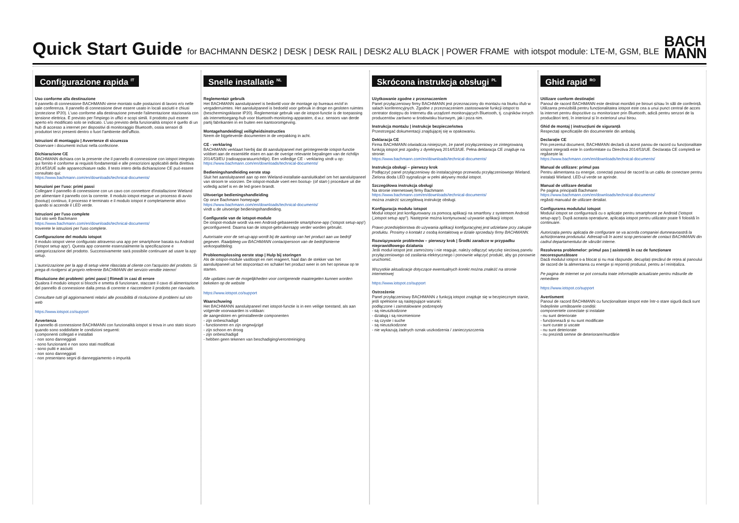Quick Start Guide
for BACHMANN DESK2 | DESK | DESK RAIL | DESK2 ALU BLACK | POWER FRAME with iotspot module: LTE-M, GSM, BLE
BACH
MANN
Configurazione rapida <sup>IT</sup>
Uso conforme alla destinazione
Il pannello di connessione BACHMANN viene montato sulle postazioni di lavoro e/o nelle sale conferenza. Il pannello di connessione deve essere usato in locali asciutti e chiusi (protezione IP20). L'uso conforme alla destinazione prevede l'alimentazione stazionaria con tensione elettrica. È previsto per l'impiego in uffici e scopi simili. Il prodotto può essere aperto e/o modificato solo se indicato. L'uso previsto della funzionalità iotspot è quello di un hub di accesso a internet per dispositivi di monitoraggio Bluetooth, ossia sensori di produttori terzi presenti dentro o fuori l'ambiente dell'ufficio.
Istruzioni di montaggio | Avvertenze di sicurezza
Osservare i documenti inclusi nella confezione.
Dichiarazione CE
BACHMANN dichiara con la presente che il pannello di connessione con iotspot integrato qui fornito è conforme ai requisiti fondamentali e alle prescrizioni applicabili della direttiva 2014/53/UE sulle apparecchiature radio. Il testo intero della dichiarazione CE può essere consultato qui:
https://www.bachmann.com/en/downloads/technical-documents/
Istruzioni per l'uso: primi passi
Collegare il pannello di connessione con un cavo con connettore d'installazione Wieland per alimentare il pannello con la corrente. Il modulo iotspot esegue un processo di avvio (bootup) continuo, il processo è terminato e il modulo iotspot è completamente attivo quando si accende il LED verde.
Istruzioni per l'uso complete
Sul sito web Bachmann
https://www.bachmann.com/en/downloads/technical-documents/
troverete le istruzioni per l'uso complete.
Configurazione del modulo iotspot
Il modulo iotspot viene configurato attraverso una app per smartphone basata su Android ('iotspot setup app'). Questa app consente essenzialmente la specificazione e categorizzazione del prodotto. Successivamente sarà possibile continuare ad usare la app setup.
L'autorizzazione per la app di setup viene rilasciata al cliente con l'acquisto del prodotto. Si prega di rivolgersi al proprio referente BACHMANN del servizio vendite interno!
Risoluzione dei problemi: primi passi | Rimedi in casi di errore
Qualora il modulo iotspot si blocchi e smetta di funzionare, staccare il cavo di alimentazione del pannello di connessione dalla presa di corrente e riaccendere il prodotto per riavviarlo.
Consultare tutti gli aggiornamenti relativi alle possibilità di risoluzione di problemi sul sito web
https://www.iotspot.co/support
Avvertenza
Il pannello di connessione BACHMANN con funzionalità iotspot si trova in uno stato sicuro quando sono soddisfatte le condizioni seguenti:
i componenti collegati e installati
- non sono danneggiati
- sono funzionanti e non sono stati modificati
- sono puliti e asciutti
- non sono danneggiati
- non presentano segni di danneggiamento o impurità
Snelle installatie <sup>NL</sup>
Reglementair gebruik
Het BACHMANN aansluitpaneel is bedoeld voor de montage op bureaus en/of in vergaderruimtes. Het aansluitpaneel is bedoeld voor gebruik in droge en gesloten ruimtes (beschermingsklasse IP20). Reglementair gebruik van de iotspot-functie is de toepassing als internettoegang-hub voor bluetooth-monitoring-apparaten, d.w.z. sensors van derde partij fabrikanten in en buiten een kantooromgeving.
Montagehandeiding| veiligheidsinstructies
Neem de bijgeleverde documenten in de verpakking in acht.
CE - verklaring
BACHMANN verklaart hierbij dat dit aansluitpaneel met geïntegreerde iotspot-functie voldoet aan de essentiële eisen en aan de overige relevante bepalingen van de richtlijn 2014/53/EU (radioapparatuurrichtlijn). Een volledige CE - verklaring vindt u op:
https://www.bachmann.com/en/downloads/technical-documents/
Bedieningshandleiding eerste stap
Sluit het aansluitpaneel aan op een Wieland-installatie-aansluitkabel om het aansluitpaneel van stroom te voorzien. De iotspot-module voert een bootup- (of start-) procedure uit die volledig actief is en de led groen brandt.
Uitvoerige bedieningshandleiding
Op onze Bachmann homepage
https://www.bachmann.com/en/downloads/technical-documents/
vindt u de uitvoerige bedieningshandleiding.
Configuratie van de iotspot-module
De iotspot-module wordt via een Android-gebaseerde smartphone-app ('iotspot setup-app') geconfigureerd. Daarna kan de iotspot-gebruikersapp verder worden gebruikt.
Autorisatie voor de set-up-app wordt bij de aankoop van het product aan uw bedrijf gegeven. Raadpleeg uw BACHMANN contactpersoon van de bedrijfsinterne verkoopafdeling.
Probleemoplossing eerste stap | Hulp bij storingen
Als de iotspot-module vastloopt en niet reageert, haal dan de stekker van het aansluitpaneel uit het stopcontact en schakel het product weer in om het opnieuw op te starten.
Alle updates over de mogelijkheden voor corrigerende maatregelen kunnen worden bekeken op de website
https://www.iotspot.co/support
Waarschuwing
Het BACHMANN aansluitpaneel met iotspot-functie is in een veilige toestand, als aan volgende voorwaarden is voldaan:
de aangesloten en geïnstalleerde componenten
- zijn onbeschadigd
- functioneren en zijn ongewijzigd
- zijn schoon en droog
- zijn onbeschadigd
- hebben geen tekenen van beschadiging/verontreiniging
Skrócona instrukcja obsługi <sup>PL</sup>
Użytkowanie zgodne z przeznaczeniem
Panel przyłączeniowy firmy BACHMANN jest przeznaczony do montażu na biurku i/lub w salach konferencyjnych. Zgodne z przeznaczeniem zastosowanie funkcji iotspot to centrator dostępu do Internetu dla urządzeń monitorujących Bluetooth, tj. czujników innych producentów zarówno w środowisku biurowym, jak i poza nim.
Instrukcja montażu | instrukcje bezpieczeństwa
Przestrzegać dokumentacji znajdującej się w opakowaniu.
Deklaracja CE
Firma BACHMANN oświadcza niniejszym, że panel przyłączeniowy ze zintegrowaną funkcją iotspot jest zgodny z dyrektywą 2014/53/UE. Pełna deklaracja CE znajduje na stronie:
https://www.bachmann.com/en/downloads/technical-documents/
Instrukcja obsługi – pierwszy krok
Podłączyć panel przyłączeniowy do instalacyjnego przewodu przyłączeniowego Wieland. Zielona dioda LED sygnalizuje w pełni aktywny moduł iotspot.
Szczegółowa instrukcja obsługi
Na stronie internetowej firmy Bachmann
https://www.bachmann.com/en/downloads/technical-documents/
można znaleźć szczegółową instrukcję obsługi.
Konfiguracja modułu iotspot
Moduł iotspot jest konfigurowany za pomocą aplikacji na smartfony z systemem Android („iotspot setup app"). Następnie można kontynuować używanie aplikacji iotspot.
Prawo przedsiębiorstwa do używania aplikacji konfiguracyjnej jest udzielane przy zakupie produktu. Prosimy o kontakt z osobą kontaktową w dziale sprzedaży firmy BACHMANN.
Rozwiązywanie problemów – pierwszy krok | Środki zaradcze w przypadku nieprawidłowego działania
Jeśli moduł iotspot jest zamrożony i nie reaguje, należy odłączyć wtyczkę sieciową panelu przyłączeniowego od zasilania elektrycznego i ponownie włączyć produkt, aby go ponownie uruchomić.
Wszystkie aktualizacje dotyczące ewentualnych korekt można znaleźć na stronie internetowej
https://www.iotspot.co/support
Ostrzeżenie
Panel przyłączeniowy BACHMANN z funkcją iotspot znajduje się w bezpiecznym stanie, jeśli spełnione są następujące warunki:
podłączone i zainstalowane podzespoły
- są nieuszkodzone
- działają i są niezmienione
- są czyste i suche
- są nieuszkodzone
- nie wykazują żadnych oznak uszkodzenia / zanieczyszczenia
Ghid rapid <sup>RO</sup>
Utilizare conform destinației
Panoul de racord BACHMANN este destinat montării pe birouri și/sau în săli de conferință. Utilizarea previzibilă pentru funcționalitatea iotspot este cea a unui punct central de acces la internet pentru dispozitive cu monitorizare prin Bluetooth, adică pentru senzori de la producători terți, în interiorul și în exteriorul unui birou.
Ghid de montaj | instrucțiuni de siguranță
Respectați specificațiile din documentele din ambalaj.
Declarație CE
Prin prezentul document, BACHMANN declară că acest panou de racord cu funcționalitate iotspot integrată este în conformitate cu Directiva 2014/53/UE. Declarația CE completă se regăsește la:
https://www.bachmann.com/en/downloads/technical-documents/
Manual de utilizare: primul pas
Pentru alimentarea cu energie, conectați panoul de racord la un cablu de conectare pentru instalații Wieland. LED-ul verde se aprinde.
Manual de utilizare detaliat
Pe pagina principală Bachmann
https://www.bachmann.com/en/downloads/technical-documents/
regăsiți manualul de utilizare detaliat.
Configurarea modulului iotspot
Modulul iotspot se configurează cu o aplicație pentru smartphone pe Android ('iotspot setup-app'). După aceasta operațiune, aplicația iotspot pentru utilizator poate fi folosită în continuare.
Autorizația pentru aplicația de configurare se va acorda companiei dumneavoastră la achiziționarea produsului. Adresați-vă în acest scop persoanei de contact BACHMANN din cadrul departamentului de vânzări interne.
Rezolvarea problemelor: primul pas | asistență în caz de funcționare necorespunzătoare
Dacă modulul iotspot s-a blocat și nu mai răspunde, decuplați ștecărul de rețea al panoului de racord de la alimentarea cu energie și reporniți produsul, pentru a-l reinițializa.
Pe pagina de internet se pot consulta toate informațiile actualizate pentru măsurile de remediere
https://www.iotspot.co/support
Avertisment
Panoul de racord BACHMANN cu funcționalitate iotspot este într-o stare sigură dacă sunt îndeplinite următoarele condiții:
componentele conectate și instalate
- nu sunt deteriorate
- funcționează și nu sunt modificate
- sunt curate și uscate
- nu sunt deteriorate
- nu prezintă semne de deteriorare/murdărie